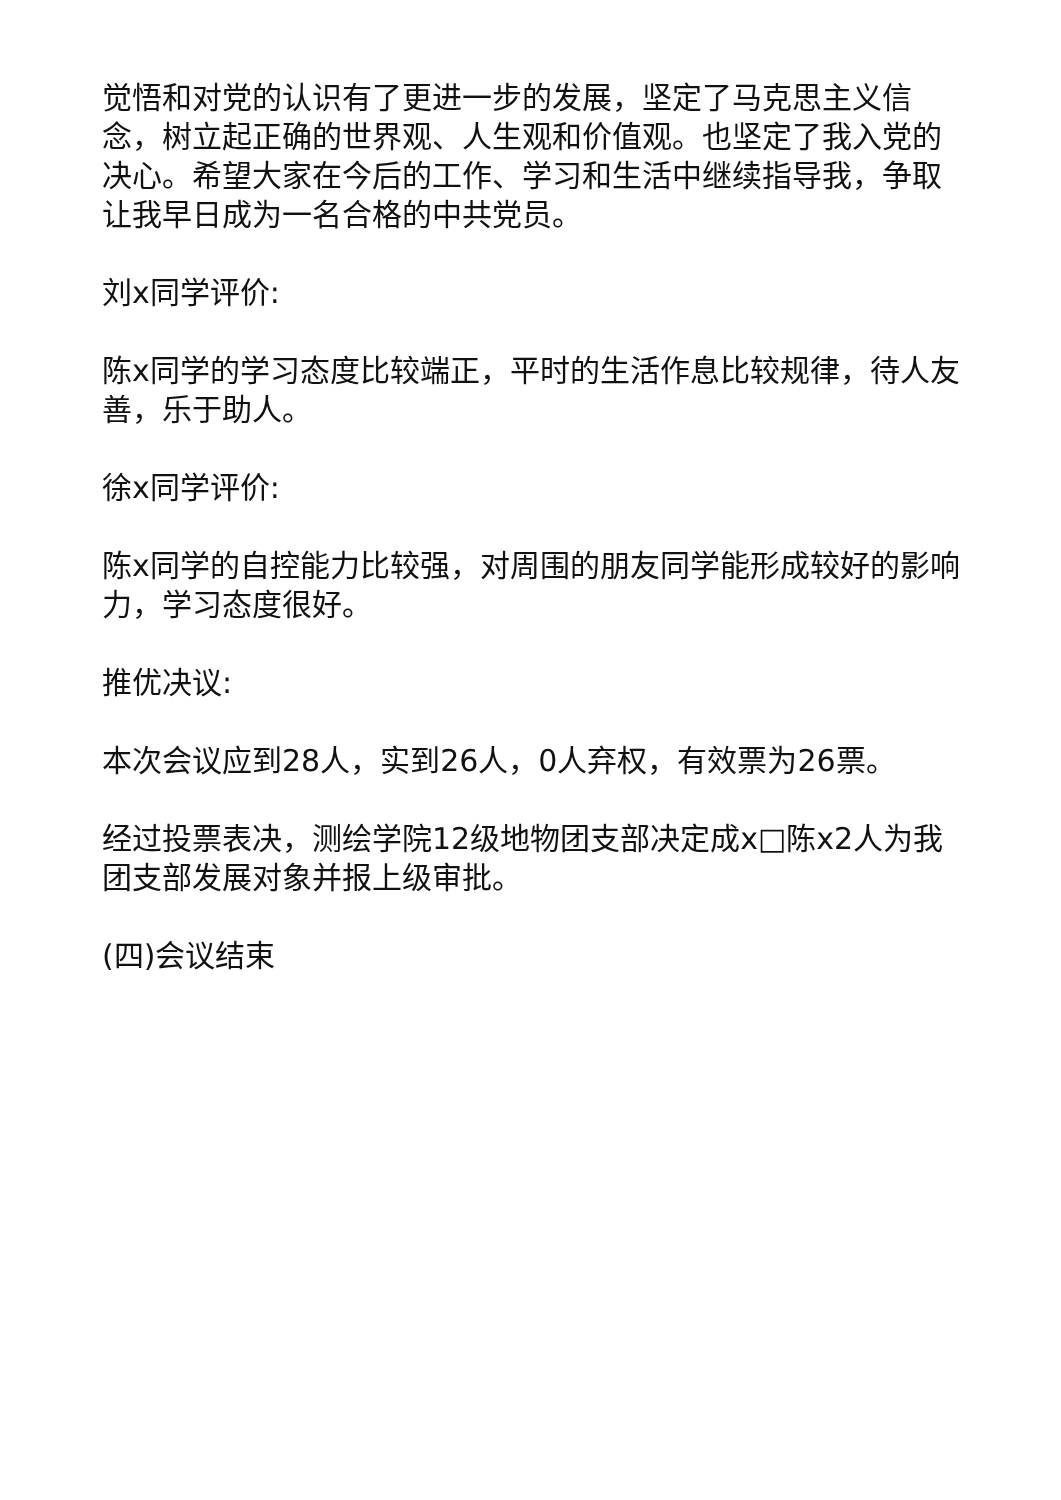觉悟和对党的认识有了更进一步的发展，坚定了马克思主义信念，树立起正确的世界观、人生观和价值观。也坚定了我入党的决心。希望大家在今后的工作、学习和生活中继续指导我，争取让我早日成为一名合格的中共党员。
刘x同学评价:
陈x同学的学习态度比较端正，平时的生活作息比较规律，待人友善，乐于助人。
徐x同学评价:
陈x同学的自控能力比较强，对周围的朋友同学能形成较好的影响力，学习态度很好。
推优决议:
本次会议应到28人，实到26人，0人弃权，有效票为26票。
经过投票表决，测绘学院12级地物团支部决定成x□陈x2人为我团支部发展对象并报上级审批。
(四)会议结束